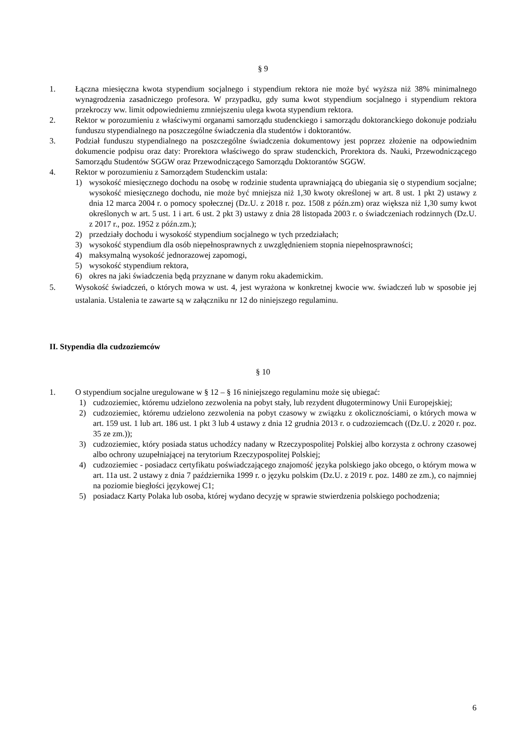§ 9
1. Łączna miesięczna kwota stypendium socjalnego i stypendium rektora nie może być wyższa niż 38% minimalnego wynagrodzenia zasadniczego profesora. W przypadku, gdy suma kwot stypendium socjalnego i stypendium rektora przekroczy ww. limit odpowiedniemu zmniejszeniu ulega kwota stypendium rektora.
2. Rektor w porozumieniu z właściwymi organami samorządu studenckiego i samorządu doktoranckiego dokonuje podziału funduszu stypendialnego na poszczególne świadczenia dla studentów i doktorantów.
3. Podział funduszu stypendialnego na poszczególne świadczenia dokumentowy jest poprzez złożenie na odpowiednim dokumencie podpisu oraz daty: Prorektora właściwego do spraw studenckich, Prorektora ds. Nauki, Przewodniczącego Samorządu Studentów SGGW oraz Przewodniczącego Samorządu Doktorantów SGGW.
4. Rektor w porozumieniu z Samorządem Studenckim ustala:
1) wysokość miesięcznego dochodu na osobę w rodzinie studenta uprawniającą do ubiegania się o stypendium socjalne; wysokość miesięcznego dochodu, nie może być mniejsza niż 1,30 kwoty określonej w art. 8 ust. 1 pkt 2) ustawy z dnia 12 marca 2004 r. o pomocy społecznej (Dz.U. z 2018 r. poz. 1508 z późn.zm) oraz większa niż 1,30 sumy kwot określonych w art. 5 ust. 1 i art. 6 ust. 2 pkt 3) ustawy z dnia 28 listopada 2003 r. o świadczeniach rodzinnych (Dz.U. z 2017 r., poz. 1952 z późn.zm.);
2) przedziały dochodu i wysokość stypendium socjalnego w tych przedziałach;
3) wysokość stypendium dla osób niepełnosprawnych z uwzględnieniem stopnia niepełnosprawności;
4) maksymalną wysokość jednorazowej zapomogi,
5) wysokość stypendium rektora,
6) okres na jaki świadczenia będą przyznane w danym roku akademickim.
5. Wysokość świadczeń, o których mowa w ust. 4, jest wyrażona w konkretnej kwocie ww. świadczeń lub w sposobie jej ustalania. Ustalenia te zawarte są w załączniku nr 12 do niniejszego regulaminu.
II. Stypendia dla cudzoziemców
§ 10
1. O stypendium socjalne uregulowane w § 12 – § 16 niniejszego regulaminu może się ubiegać:
1) cudzoziemiec, któremu udzielono zezwolenia na pobyt stały, lub rezydent długoterminowy Unii Europejskiej;
2) cudzoziemiec, któremu udzielono zezwolenia na pobyt czasowy w związku z okolicznościami, o których mowa w art. 159 ust. 1 lub art. 186 ust. 1 pkt 3 lub 4 ustawy z dnia 12 grudnia 2013 r. o cudzoziemcach ((Dz.U. z 2020 r. poz. 35 ze zm.));
3) cudzoziemiec, który posiada status uchodźcy nadany w Rzeczypospolitej Polskiej albo korzysta z ochrony czasowej albo ochrony uzupełniającej na terytorium Rzeczypospolitej Polskiej;
4) cudzoziemiec - posiadacz certyfikatu poświadczającego znajomość języka polskiego jako obcego, o którym mowa w art. 11a ust. 2 ustawy z dnia 7 października 1999 r. o języku polskim (Dz.U. z 2019 r. poz. 1480 ze zm.), co najmniej na poziomie biegłości językowej C1;
5) posiadacz Karty Polaka lub osoba, której wydano decyzję w sprawie stwierdzenia polskiego pochodzenia;
6